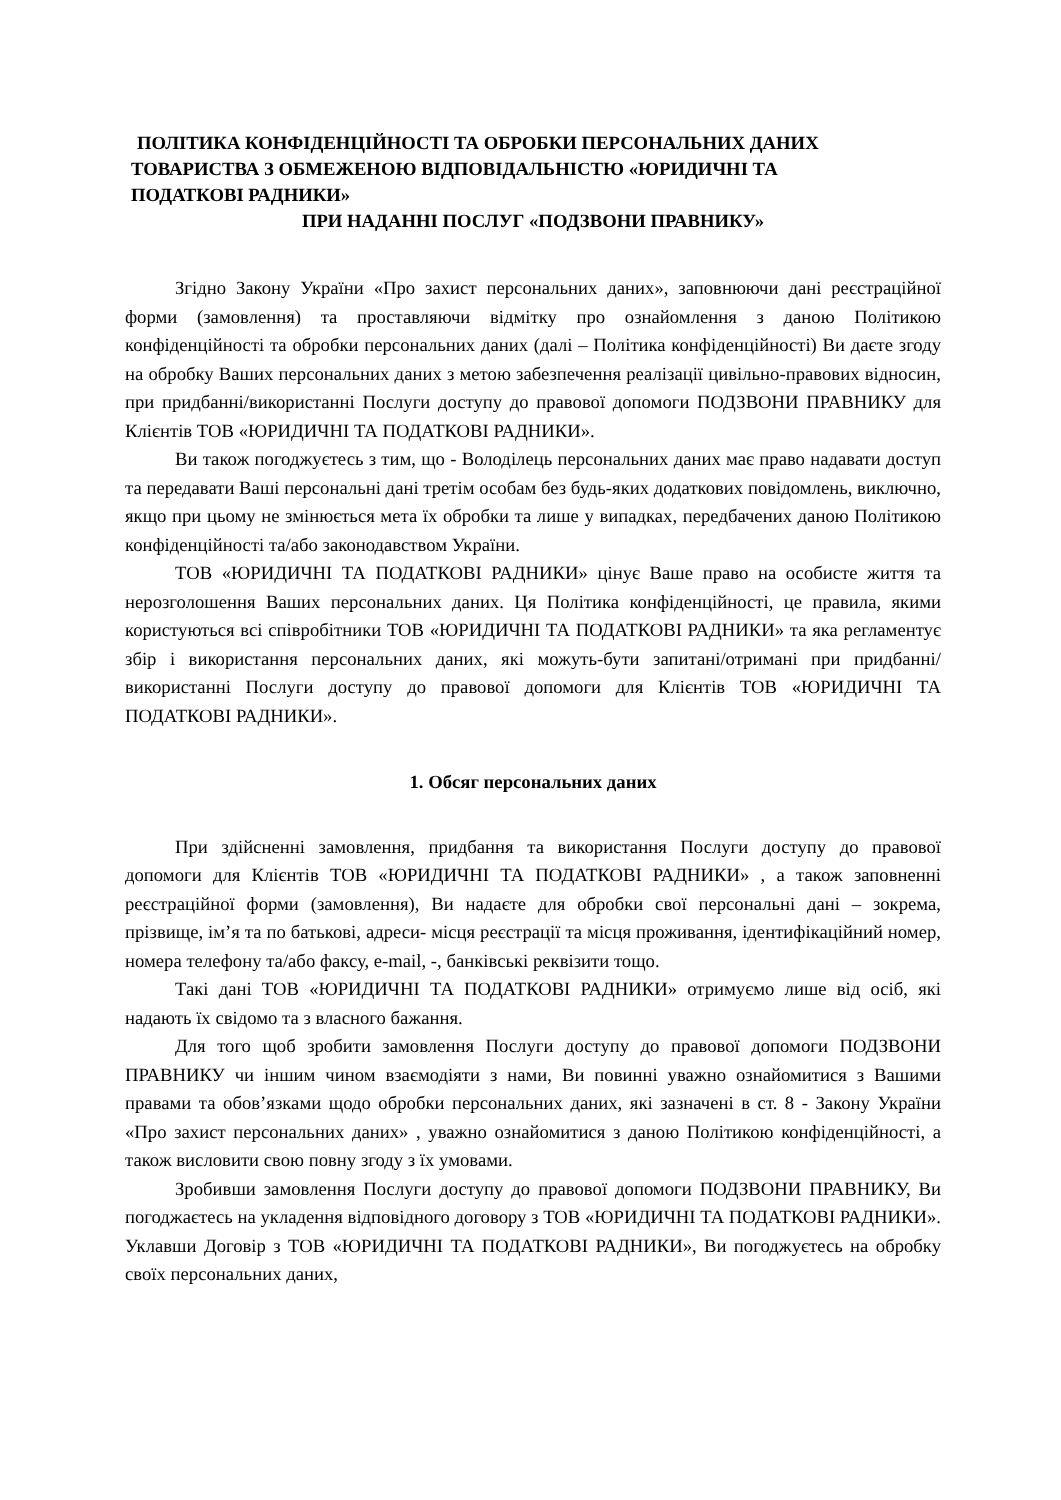ПОЛІТИКА КОНФІДЕНЦІЙНОСТІ ТА ОБРОБКИ ПЕРСОНАЛЬНИХ ДАНИХ
ТОВАРИСТВА З ОБМЕЖЕНОЮ ВІДПОВІДАЛЬНІСТЮ «ЮРИДИЧНІ ТА
ПОДАТКОВІ РАДНИКИ»
ПРИ НАДАННІ ПОСЛУГ «ПОДЗВОНИ ПРАВНИКУ»
Згідно Закону України «Про захист персональних даних», заповнюючи дані реєстраційної форми (замовлення) та проставляючи відмітку про ознайомлення з даною Політикою конфіденційності та обробки персональних даних (далі – Політика конфіденційності) Ви даєте згоду на обробку Ваших персональних даних з метою забезпечення реалізації цивільно-правових відносин, при придбанні/використанні Послуги доступу до правової допомоги ПОДЗВОНИ ПРАВНИКУ для Клієнтів ТОВ «ЮРИДИЧНІ ТА ПОДАТКОВІ РАДНИКИ».
Ви також погоджуєтесь з тим, що - Володілець персональних даних має право надавати доступ та передавати Ваші персональні дані третім особам без будь-яких додаткових повідомлень, виключно, якщо при цьому не змінюється мета їх обробки та лише у випадках, передбачених даною Політикою конфіденційності та/або законодавством України.
ТОВ «ЮРИДИЧНІ ТА ПОДАТКОВІ РАДНИКИ» цінує Ваше право на особисте життя та нерозголошення Ваших персональних даних. Ця Політика конфіденційності, це правила, якими користуються всі співробітники ТОВ «ЮРИДИЧНІ ТА ПОДАТКОВІ РАДНИКИ» та яка регламентує збір і використання персональних даних, які можуть-бути запитані/отримані при придбанні/використанні Послуги доступу до правової допомоги для Клієнтів ТОВ «ЮРИДИЧНІ ТА ПОДАТКОВІ РАДНИКИ».
1. Обсяг персональних даних
При здійсненні замовлення, придбання та використання Послуги доступу до правової допомоги для Клієнтів ТОВ «ЮРИДИЧНІ ТА ПОДАТКОВІ РАДНИКИ» , а також заповненні реєстраційної форми (замовлення), Ви надаєте для обробки свої персональні дані – зокрема, прізвище, ім’я та по батькові, адреси- місця реєстрації та місця проживання, ідентифікаційний номер, номера телефону та/або факсу, e-mail, -, банківські реквізити тощо.
Такі дані ТОВ «ЮРИДИЧНІ ТА ПОДАТКОВІ РАДНИКИ» отримуємо лише від осіб, які надають їх свідомо та з власного бажання.
Для того щоб зробити замовлення Послуги доступу до правової допомоги ПОДЗВОНИ ПРАВНИКУ чи іншим чином взаємодіяти з нами, Ви повинні уважно ознайомитися з Вашими правами та обов’язками щодо обробки персональних даних, які зазначені в ст. 8 - Закону України «Про захист персональних даних» , уважно ознайомитися з даною Політикою конфіденційності, а також висловити свою повну згоду з їх умовами.
Зробивши замовлення Послуги доступу до правової допомоги ПОДЗВОНИ ПРАВНИКУ, Ви погоджаєтесь на укладення відповідного договору з ТОВ «ЮРИДИЧНІ ТА ПОДАТКОВІ РАДНИКИ». Уклавши Договір з ТОВ «ЮРИДИЧНІ ТА ПОДАТКОВІ РАДНИКИ», Ви погоджуєтесь на обробку своїх персональних даних,